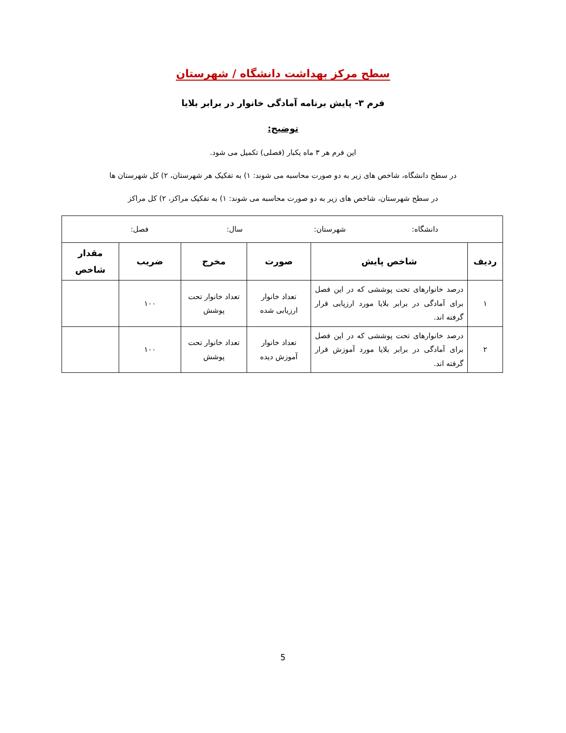سطح مرکز بهداشت دانشگاه / شهرستان
فرم ۳- پایش برنامه آمادگی خانوار در برابر بلایا
توضیح:
این فرم هر ۳ ماه یکبار (فصلی) تکمیل می شود.
در سطح دانشگاه، شاخص های زیر به دو صورت محاسبه می شوند: ۱) به تفکیک هر شهرستان، ۲) کل شهرستان ها
در سطح شهرستان، شاخص های زیر به دو صورت محاسبه می شوند: ۱) به تفکیک مراکز، ۲) کل مراکز
| دانشگاه: شهرستان: سال: فصل: | | | | | |
| ردیف | شاخص پایش | صورت | مخرج | ضریب | مقدار شاخص |
| ۱ | درصد خانوارهای تحت پوششی که در این فصل برای آمادگی در برابر بلایا مورد ارزیابی قرار گرفته اند. | تعداد خانوار ارزیابی شده | تعداد خانوار تحت پوشش | ۱۰۰ | |
| ۲ | درصد خانوارهای تحت پوششی که در این فصل برای آمادگی در برابر بلایا مورد آموزش قرار گرفته اند. | تعداد خانوار آموزش دیده | تعداد خانوار تحت پوشش | ۱۰۰ | |
5